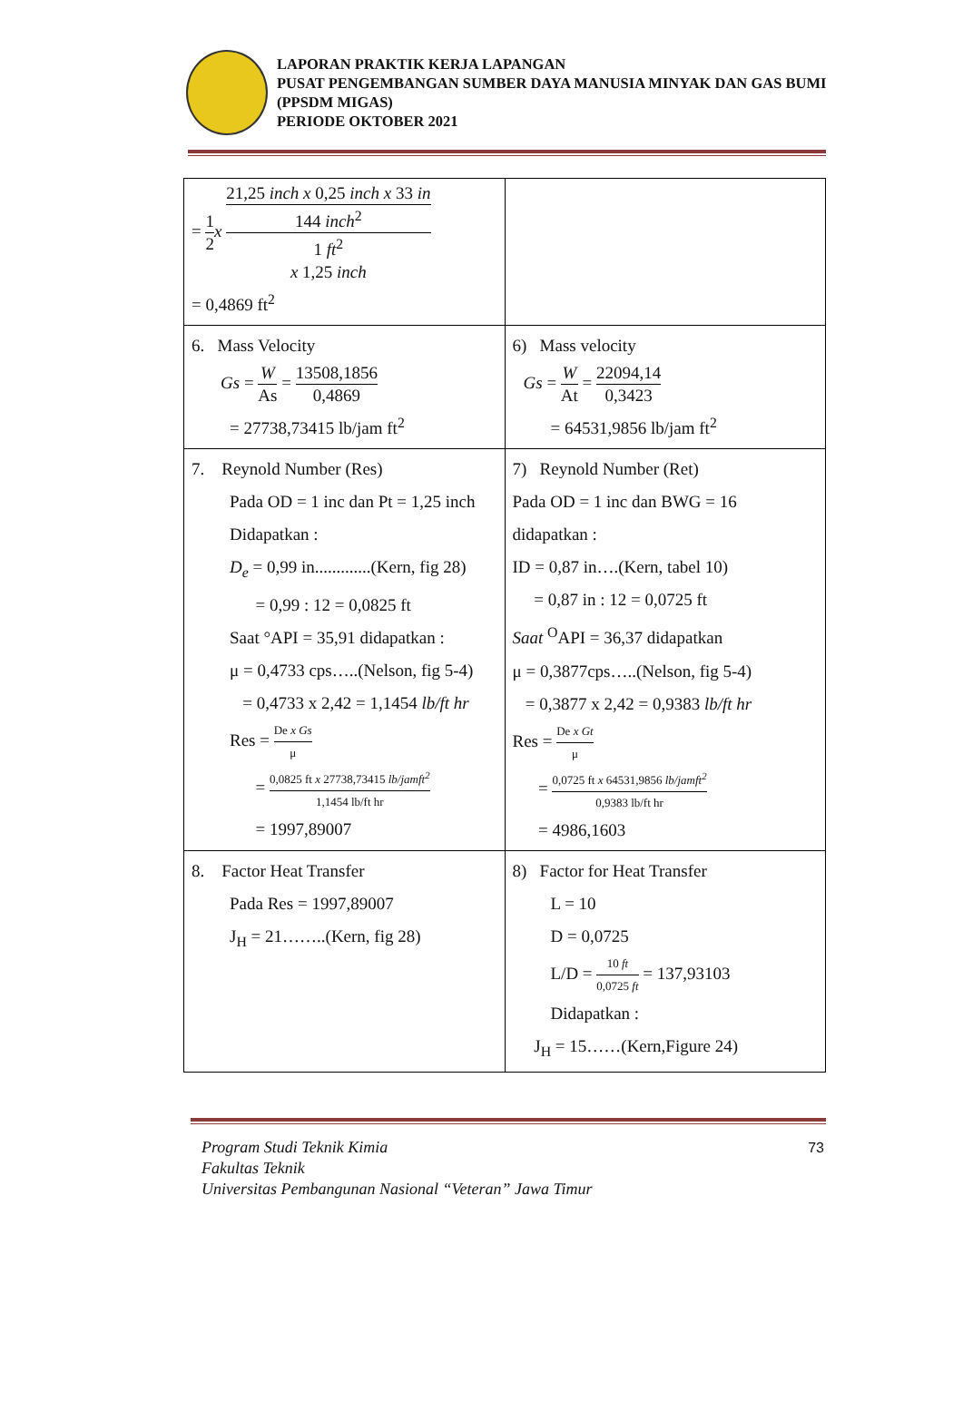LAPORAN PRAKTIK KERJA LAPANGAN
PUSAT PENGEMBANGAN SUMBER DAYA MANUSIA MINYAK DAN GAS BUMI (PPSDM MIGAS)
PERIODE OKTOBER 2021
| = 1 2 x 21,25 inch x 0,25 inch x 33 in 144 inch<sup>2</sup> 1 ft<sup>2</sup> x 1,25 inch = 0,4869 ft<sup>2</sup> | |
| 6. Mass Velocity Gs = W As = 13508,1856 0,4869 = 27738,73415 lb/jam ft<sup>2</sup> | 6) Mass velocity Gs = W At = 22094,14 0,3423 = 64531,9856 lb/jam ft<sup>2</sup> |
| 7. Reynold Number (Res) Pada OD = 1 inc dan Pt = 1,25 inch Didapatkan : D<sub>e</sub> = 0,99 in.............(Kern, fig 28) = 0,99 : 12 = 0,0825 ft Saat °API = 35,91 didapatkan : μ = 0,4733 cps…..(Nelson, fig 5-4) = 0,4733 x 2,42 = 1,1454 lb/ft hr Res = De x Gs μ = 0,0825 ft x 27738,73415 lb/jamft<sup>2</sup> 1,1454 lb/ft hr = 1997,89007 | 7) Reynold Number (Ret) Pada OD = 1 inc dan BWG = 16 didapatkan : ID = 0,87 in….(Kern, tabel 10) = 0,87 in : 12 = 0,0725 ft Saat <sup>O</sup>API = 36,37 didapatkan μ = 0,3877cps…..(Nelson, fig 5-4) = 0,3877 x 2,42 = 0,9383 lb/ft hr Res = De x Gt μ = 0,0725 ft x 64531,9856 lb/jamft<sup>2</sup> 0,9383 lb/ft hr = 4986,1603 |
| 8. Factor Heat Transfer Pada Res = 1997,89007 J<sub>H</sub> = 21……..(Kern, fig 28) | 8) Factor for Heat Transfer L = 10 D = 0,0725 L/D = 10 ft 0,0725 ft = 137,93103 Didapatkan : J<sub>H</sub> = 15……(Kern,Figure 24) |
Program Studi Teknik Kimia
Fakultas Teknik
Universitas Pembangunan Nasional “Veteran” Jawa Timur
73